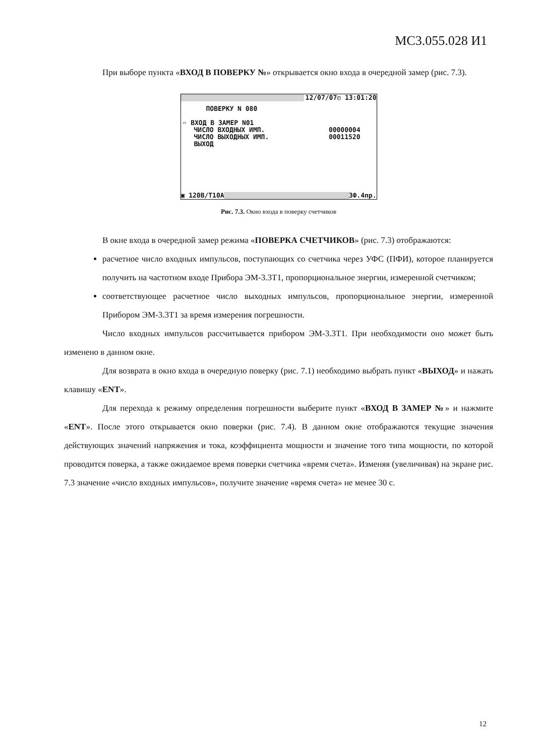МС3.055.028 И1
При выборе пункта «ВХОД В ПОВЕРКУ №» открывается окно входа в очередной замер (рис. 7.3).
12/07/07◴ 13:01:20
ПОВЕРКУ N 080
➪ ВХОД В ЗАМЕР N01
ЧИСЛО ВХОДНЫХ ИМП. 00000004
ЧИСЛО ВЫХОДНЫХ ИМП. 00011520
ВЫХОД
▣ 120В/Т10А 3Ф.4пр.
Рис. 7.3. Окно входа в поверку счетчиков
В окне входа в очередной замер режима «ПОВЕРКА СЧЕТЧИКОВ» (рис. 7.3) отображаются:
расчетное число входных импульсов, поступающих со счетчика через УФС (ПФИ), которое планируется получить на частотном входе Прибора ЭМ-3.3Т1, пропорциональное энергии, измеренной счетчиком;
соответствующее расчетное число выходных импульсов, пропорциональное энергии, измеренной Прибором ЭМ-3.3Т1 за время измерения погрешности.
Число входных импульсов рассчитывается прибором ЭМ-3.3Т1. При необходимости оно может быть изменено в данном окне.
Для возврата в окно входа в очередную поверку (рис. 7.1) необходимо выбрать пункт «ВЫХОД» и нажать клавишу «ENT».
Для перехода к режиму определения погрешности выберите пункт «ВХОД В ЗАМЕР №» и нажмите «ENT». После этого открывается окно поверки (рис. 7.4). В данном окне отображаются текущие значения действующих значений напряжения и тока, коэффициента мощности и значение того типа мощности, по которой проводится поверка, а также ожидаемое время поверки счетчика «время счета». Изменяя (увеличивая) на экране рис. 7.3 значение «число входных импульсов», получите значение «время счета» не менее 30 с.
12